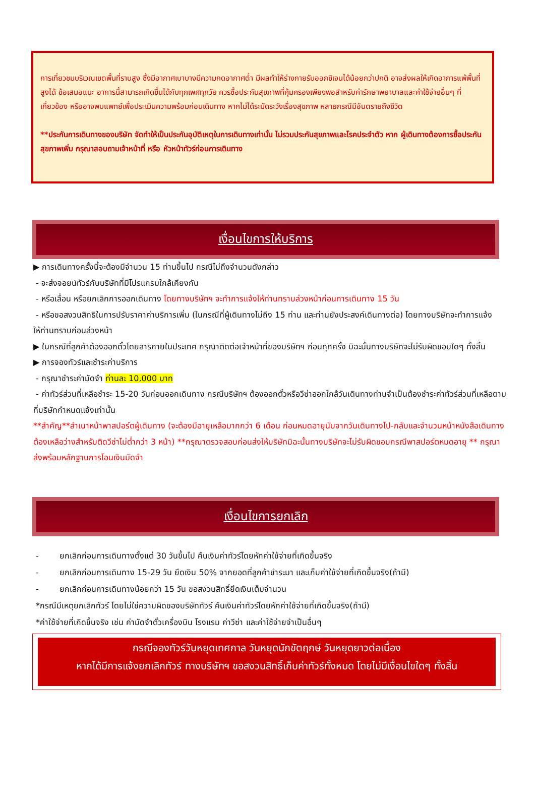การเที่ยวชมบริเวณเขตพื้นที่ราบสูง ซึ่งมีอากาศเบาบางมีความกดอากาศต่ำ มีผลทำให้ร่างกายรับออกซิเจนได้น้อยกว่าปกติ อาจส่งผลให้เกิดอาการแพ้พื้นที่สูงได้ ข้อเสนอแนะ อาการนี้สามารถเกิดขึ้นได้กับทุกเพศทุกวัย ควรซื้อประกันสุขภาพที่คุ้มครองเพียงพอสำหรับค่ารักษาพยาบาลและค่าใช้จ่ายอื่นๆ ที่เกี่ยวข้อง หรืออาจพบแพทย์เพื่อประเมินความพร้อมก่อนเดินทาง หากไม่ได้ระมัดระวังเรื่องสุขภาพ หลายกรณีมีอันตรายถึงชีวิต
**ประกันการเดินทางของบริษัท จัดทำให้เป็นประกันอุบัติเหตุในการเดินทางเท่านั้น ไม่รวมประกันสุขภาพและโรคประจำตัว หาก ผู้เดินทางต้องการซื้อประกันสุขภาพเพิ่ม กรุณาสอบถามเจ้าหน้าที่ หรือ หัวหน้าทัวร์ก่อนการเดินทาง
เงื่อนไขการให้บริการ
▶ การเดินทางครั้งนี้จะต้องมีจำนวน 15 ท่านขึ้นไป กรณีไม่ถึงจำนวนดังกล่าว
- จะส่งจอยน์ทัวร์กับบริษัทที่มีโปรแกรมใกล้เคียงกัน
- หรือเลื่อน หรือยกเลิกการออกเดินทาง โดยทางบริษัทฯ จะทำการแจ้งให้ท่านทราบล่วงหน้าก่อนการเดินทาง 15 วัน
- หรือขอสงวนสิทธิในการปรับราคาค่าบริการเพิ่ม (ในกรณีที่ผู้เดินทางไม่ถึง 15 ท่าน และท่านยังประสงค์เดินทางต่อ) โดยทางบริษัทจะทำการแจ้งให้ท่านทราบก่อนล่วงหน้า
▶ ในกรณีที่ลูกค้าต้องออกตั๋วโดยสารภายในประเทศ กรุณาติดต่อเจ้าหน้าที่ของบริษัทฯ ก่อนทุกครั้ง มิฉะนั้นทางบริษัทจะไม่รับผิดชอบใดๆ ทั้งสิ้น
▶ การจองทัวร์และชำระค่าบริการ
- กรุณาชำระค่ามัดจำ ท่านละ 10,000 บาท
- ค่าทัวร์ส่วนที่เหลือชำระ 15-20 วันก่อนออกเดินทาง กรณีบริษัทฯ ต้องออกตั๋วหรือวีซ่าออกใกล้วันเดินทางท่านจำเป็นต้องชำระค่าทัวร์ส่วนที่เหลือตามที่บริษัทกำหนดแจ้งเท่านั้น
**สำคัญ**สำเนาหน้าพาสปอร์ตผู้เดินทาง (จะต้องมีอายุเหลือมากกว่า 6 เดือน ก่อนหมดอายุนับจากวันเดินทางไป-กลับและจำนวนหน้าหนังสือเดินทางต้องเหลือว่างสำหรับติดวีซ่าไม่ต่ำกว่า 3 หน้า) **กรุณาตรวจสอบก่อนส่งให้บริษัทมิฉะนั้นทางบริษัทจะไม่รับผิดชอบกรณีพาสปอร์ตหมดอายุ ** กรุณาส่งพร้อมหลักฐานการโอนเงินมัดจำ
เงื่อนไขการยกเลิก
- ยกเลิกก่อนการเดินทางตั้งแต่ 30 วันขึ้นไป คืนเงินค่าทัวร์โดยหักค่าใช้จ่ายที่เกิดขึ้นจริง
- ยกเลิกก่อนการเดินทาง 15-29 วัน ยึดเงิน 50% จากยอดที่ลูกค้าชำระมา และเก็บค่าใช้จ่ายที่เกิดขึ้นจริง(ถ้ามี)
- ยกเลิกก่อนการเดินทางน้อยกว่า 15 วัน ขอสงวนสิทธิ์ยึดเงินเต็มจำนวน
*กรณีมีเหตุยกเลิกทัวร์ โดยไม่ใช่ความผิดของบริษัททัวร์ คืนเงินค่าทัวร์โดยหักค่าใช้จ่ายที่เกิดขึ้นจริง(ถ้ามี)
*ค่าใช้จ่ายที่เกิดขึ้นจริง เช่น ค่ามัดจำตั๋วเครื่องบิน โรงแรม ค่าวีซ่า และค่าใช้จ่ายจำเป็นอื่นๆ
กรณีจองทัวร์วันหยุดเทศกาล วันหยุดนักขัตฤกษ์ วันหยุดยาวต่อเนื่อง
หากได้มีการแจ้งยกเลิกทัวร์ ทางบริษัทฯ ขอสงวนสิทธิ์เก็บค่าทัวร์ทั้งหมด โดยไม่มีเงื่อนไขใดๆ ทั้งสิ้น